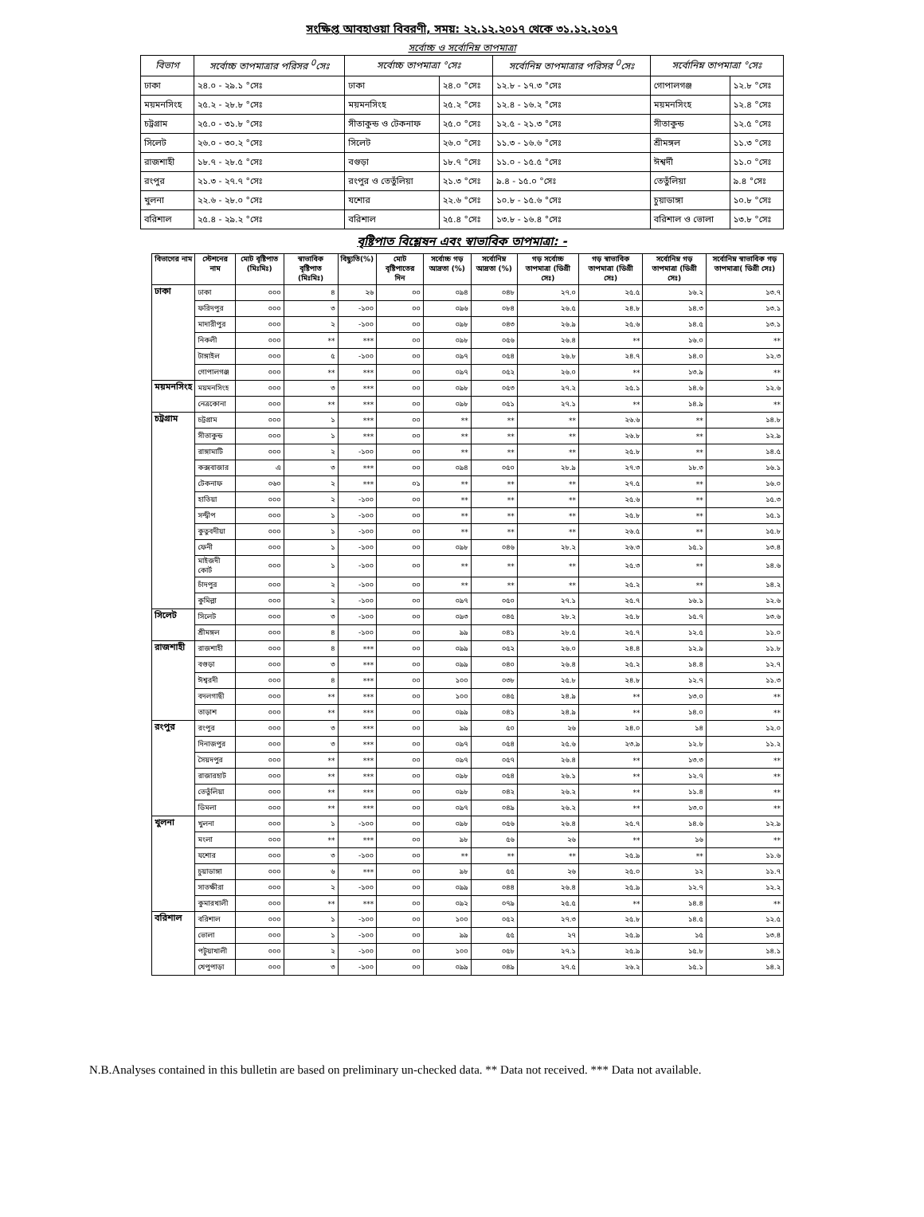সংক্ষিপ্ত আবহাওয়া বিবরণী, সময়: ২২.১২.২০১৭ থেকে ৩১.১২.২০১৭
সর্বোচ্চ ও সর্বোনিম্ন তাপমাত্রা
| বিভাগ | সর্বোচ্চ তাপমাত্রার পরিসর <sup>0</sup>সেঃ | সর্বোচ্চ তাপমাত্রা °সেঃ | | সর্বোনিম্ন তাপমাত্রার পরিসর <sup>0</sup>সেঃ | সর্বোনিম্ন তাপমাত্রা °সেঃ | |
| --- | --- | --- | --- | --- | --- | --- |
| ঢাকা | ২৪.০ - ২৯.১ °সেঃ | ঢাকা | ২৪.০ °সেঃ | ১২.৮ - ১৭.৩ °সেঃ | গোপালগঞ্জ | ১২.৮ °সেঃ |
| ময়মনসিংহ | ২৫.২ - ২৮.৮ °সেঃ | ময়মনসিংহ | ২৫.২ °সেঃ | ১২.৪ - ১৬.২ °সেঃ | ময়মনসিংহ | ১২.৪ °সেঃ |
| চট্রগ্রাম | ২৫.০ - ৩১.৮ °সেঃ | সীতাকুন্ড ও টেকনাফ | ২৫.০ °সেঃ | ১২.৫ - ২১.৩ °সেঃ | সীতাকুন্ড | ১২.৫ °সেঃ |
| সিলেট | ২৬.০ - ৩০.২ °সেঃ | সিলেট | ২৬.০ °সেঃ | ১১.৩ - ১৬.৬ °সেঃ | শ্রীমঙ্গল | ১১.৩ °সেঃ |
| রাজশাহী | ১৮.৭ - ২৮.৫ °সেঃ | বগুড়া | ১৮.৭ °সেঃ | ১১.০ - ১৫.৫ °সেঃ | ঈশ্বর্দী | ১১.০ °সেঃ |
| রংপুর | ২১.৩ - ২৭.৭ °সেঃ | রংপুর ও তেতুঁলিয়া | ২১.৩ °সেঃ | ৯.৪ - ১৫.০ °সেঃ | তেতুঁলিয়া | ৯.৪ °সেঃ |
| খুলনা | ২২.৬ - ২৮.০ °সেঃ | যশোর | ২২.৬ °সেঃ | ১০.৮ - ১৫.৬ °সেঃ | চুয়াডাঙ্গা | ১০.৮ °সেঃ |
| বরিশাল | ২৫.৪ - ২৯.২ °সেঃ | বরিশাল | ২৫.৪ °সেঃ | ১৩.৮ - ১৬.৪ °সেঃ | বরিশাল ও ভোলা | ১৩.৮ °সেঃ |
বৃষ্টিপাত বিশ্লেষন এবং স্বাভাবিক তাপমাত্রা: -
| বিভাগের নাম | স্টেশনের নাম | মোট বৃষ্টিপাত (মিঃমিঃ) | স্বাভাবিক বৃষ্টিপাত (মিঃমিঃ) | বিছ্যুতি(%) | মোট বৃষ্টিপাতের দিন | সর্বোচ্চ গড় আদ্রতা (%) | সর্বোনিম্ন আদ্রতা (%) | গড় সর্বোচ্চ তাপমাত্রা (ডিগ্রী সেঃ) | গড় স্বাভাবিক তাপমাত্রা (ডিগ্রী সেঃ) | সর্বোনিম্ন গড় তাপমাত্রা (ডিগ্রী সেঃ) | সর্বোনিম্ন স্বাভাবিক গড় তাপমাত্রা( ডিগ্রী সেঃ) |
| --- | --- | --- | --- | --- | --- | --- | --- | --- | --- | --- | --- |
| ঢাকা | ঢাকা | ০০০ | ৪ | ২৬ | ০০ | ০৯৪ | ০৪৮ | ২৭.০ | ২৫.৫ | ১৬.২ | ১৩.৭ |
| | ফরিদপুর | ০০০ | ৩ | -১০০ | ০০ | ০৯৬ | ০৮৪ | ২৬.৫ | ২৪.৮ | ১৪.৩ | ১৩.১ |
| | মাদারীপুর | ০০০ | ২ | -১০০ | ০০ | ০৯৮ | ০৪৩ | ২৬.৯ | ২৫.৬ | ১৪.৫ | ১৩.১ |
| | নিকলী | ০০০ | ** | *** | ০০ | ০৯৮ | ০৫৬ | ২৬.৪ | ** | ১৬.০ | ** |
| | টাঙ্গাইল | ০০০ | ৫ | -১০০ | ০০ | ০৯৭ | ০৫৪ | ২৬.৮ | ২৪.৭ | ১৪.০ | ১২.৩ |
| | গোপালগঞ্জ | ০০০ | ** | *** | ০০ | ০৯৭ | ০৫২ | ২৬.০ | ** | ১৩.৯ | ** |
| ময়মনসিংহ | ময়মনসিংহ | ০০০ | ৩ | *** | ০০ | ০৯৮ | ০৫৩ | ২৭.২ | ২৫.১ | ১৪.৬ | ১২.৬ |
| | নেত্রকোনা | ০০০ | ** | *** | ০০ | ০৯৮ | ০৫১ | ২৭.১ | ** | ১৪.৯ | ** |
| চট্রগ্রাম | চট্রগ্রাম | ০০০ | ১ | *** | ০০ | ** | ** | ** | ২৬.৬ | ** | ১৪.৮ |
| | সীতাকুন্ড | ০০০ | ১ | *** | ০০ | ** | ** | ** | ২৬.৮ | ** | ১২.৯ |
| | রাঙ্গামাটি | ০০০ | ২ | -১০০ | ০০ | ** | ** | ** | ২৫.৮ | ** | ১৪.৫ |
| | কক্সবাজার | এ | ৩ | *** | ০০ | ০৯৪ | ০৫০ | ২৮.৯ | ২৭.৩ | ১৮.৩ | ১৬.১ |
| | টেকনাফ | ০৬০ | ২ | *** | ০১ | ** | ** | ** | ২৭.৫ | ** | ১৬.০ |
| | হাতিয়া | ০০০ | ২ | -১০০ | ০০ | ** | ** | ** | ২৫.৬ | ** | ১৫.৩ |
| | সন্দ্বীপ | ০০০ | ১ | -১০০ | ০০ | ** | ** | ** | ২৫.৮ | ** | ১৫.১ |
| | কুতুবদীয়া | ০০০ | ১ | -১০০ | ০০ | ** | ** | ** | ২৬.৫ | ** | ১৫.৮ |
| | ফেনী | ০০০ | ১ | -১০০ | ০০ | ০৯৮ | ০৪৬ | ২৮.২ | ২৬.৩ | ১৫.১ | ১৩.৪ |
| | মাইজদী কোর্ট | ০০০ | ১ | -১০০ | ০০ | ** | ** | ** | ২৫.৩ | ** | ১৪.৬ |
| | চাঁদপুর | ০০০ | ২ | -১০০ | ০০ | ** | ** | ** | ২৫.২ | ** | ১৪.২ |
| | কুমিল্লা | ০০০ | ২ | -১০০ | ০০ | ০৯৭ | ০৫০ | ২৭.১ | ২৫.৭ | ১৬.১ | ১২.৬ |
| সিলেট | সিলেট | ০০০ | ৩ | -১০০ | ০০ | ০৯৩ | ০৪৫ | ২৮.২ | ২৫.৮ | ১৫.৭ | ১৩.৬ |
| | শ্রীমঙ্গল | ০০০ | ৪ | -১০০ | ০০ | ৯৯ | ০৪১ | ২৮.৫ | ২৫.৭ | ১২.৫ | ১১.০ |
| রাজশাহী | রাজশাহী | ০০০ | ৪ | *** | ০০ | ০৯৯ | ০৫২ | ২৬.০ | ২৪.৪ | ১২.৯ | ১১.৮ |
| | বগুড়া | ০০০ | ৩ | *** | ০০ | ০৯৯ | ০৪০ | ২৬.৪ | ২৫.২ | ১৪.৪ | ১২.৭ |
| | ঈশ্বরদী | ০০০ | ৪ | *** | ০০ | ১০০ | ০৩৮ | ২৫.৮ | ২৪.৮ | ১২.৭ | ১১.৩ |
| | বদলগাছী | ০০০ | ** | *** | ০০ | ১০০ | ০৪৫ | ২৪.৯ | ** | ১৩.০ | ** |
| | তাড়াশ | ০০০ | ** | *** | ০০ | ০৯৯ | ০৪১ | ২৪.৯ | ** | ১৪.০ | ** |
| রংপুর | রংপুর | ০০০ | ৩ | *** | ০০ | ৯৯ | ৫০ | ২৬ | ২৪.০ | ১৪ | ১২.০ |
| | দিনাজপুর | ০০০ | ৩ | *** | ০০ | ০৯৭ | ০৫৪ | ২৫.৬ | ২৩.৯ | ১২.৮ | ১১.২ |
| | সৈয়দপুর | ০০০ | ** | *** | ০০ | ০৯৭ | ০৫৭ | ২৬.৪ | ** | ১৩.৩ | ** |
| | রাজারহাট | ০০০ | ** | *** | ০০ | ০৯৮ | ০৫৪ | ২৬.১ | ** | ১২.৭ | ** |
| | তেতুঁলিয়া | ০০০ | ** | *** | ০০ | ০৯৮ | ০৪২ | ২৬.২ | ** | ১১.৪ | ** |
| | ডিমলা | ০০০ | ** | *** | ০০ | ০৯৭ | ০৪৯ | ২৬.২ | ** | ১৩.০ | ** |
| খুলনা | খুলনা | ০০০ | ১ | -১০০ | ০০ | ০৯৮ | ০৫৬ | ২৬.৪ | ২৫.৭ | ১৪.৬ | ১২.৯ |
| | মংলা | ০০০ | ** | *** | ০০ | ৯৮ | ৫৬ | ২৬ | ** | ১৬ | ** |
| | যশোর | ০০০ | ৩ | -১০০ | ০০ | ** | ** | ** | ২৫.৯ | ** | ১১.৬ |
| | চুয়াডাঙ্গা | ০০০ | ৬ | *** | ০০ | ৯৮ | ৫৫ | ২৬ | ২৫.০ | ১২ | ১১.৭ |
| | সাতক্ষীরা | ০০০ | ২ | -১০০ | ০০ | ০৯৯ | ০৪৪ | ২৬.৪ | ২৫.৯ | ১২.৭ | ১২.২ |
| | কুমারখালী | ০০০ | ** | *** | ০০ | ০৯২ | ০৭৯ | ২৫.৫ | ** | ১৪.৪ | ** |
| বরিশাল | বরিশাল | ০০০ | ১ | -১০০ | ০০ | ১০০ | ০৫২ | ২৭.৩ | ২৫.৮ | ১৪.৫ | ১২.৫ |
| | ভোলা | ০০০ | ১ | -১০০ | ০০ | ৯৯ | ৫৫ | ২৭ | ২৫.৯ | ১৫ | ১৩.৪ |
| | পটুয়াখালী | ০০০ | ২ | -১০০ | ০০ | ১০০ | ০৫৮ | ২৭.১ | ২৫.৯ | ১৫.৮ | ১৪.১ |
| | খেপুপাড়া | ০০০ | ৩ | -১০০ | ০০ | ০৯৯ | ০৪৯ | ২৭.৫ | ২৬.২ | ১৫.১ | ১৪.২ |
N.B.Analyses contained in this bulletin are based on preliminary un-checked data. ** Data not received. *** Data not available.